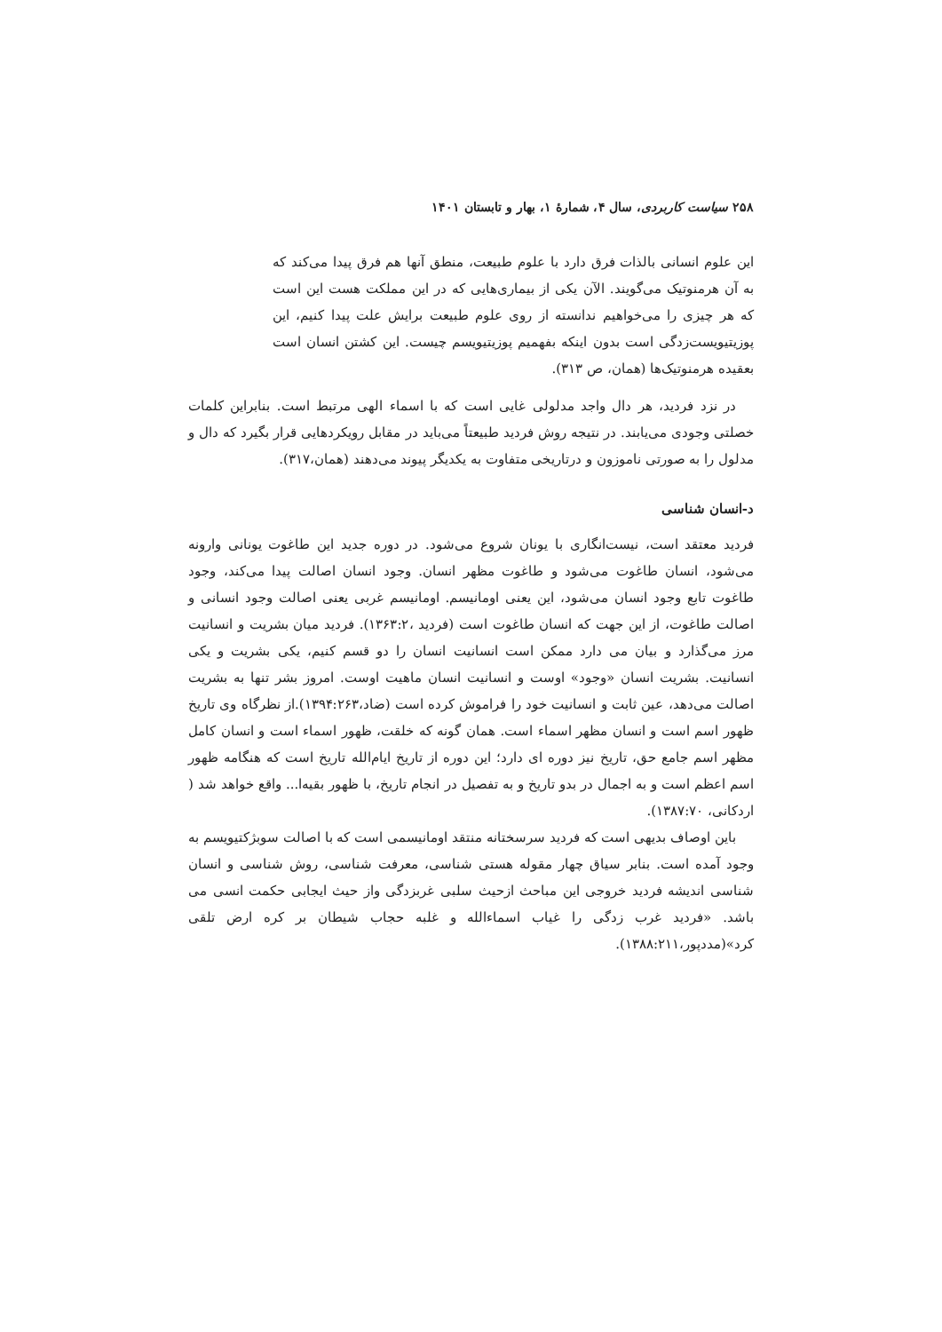۲۵۸ سیاست کاربردی، سال ۴، شمارهٔ ۱، بهار و تابستان ۱۴۰۱
این علوم انسانی بالذات فرق دارد با علوم طبیعت، منطق آنها هم فرق پیدا می‌کند که به آن هرمنوتیک می‌گویند. الآن یکی از بیماری‌هایی که در این مملکت هست این است که هر چیزی را می‌خواهیم ندانسته از روی علوم طبیعت برایش علت پیدا کنیم، این پوزیتیویست‌زدگی است بدون اینکه بفهمیم پوزیتیویسم چیست. این کشتن انسان است بعقیده هرمنوتیک‌ها (همان، ص ۳۱۳).
در نزد فردید، هر دال واجد مدلولی غایی است که با اسماء الهی مرتبط است. بنابراین کلمات خصلتی وجودی می‌یابند. در نتیجه روش فردید طبیعتاً می‌باید در مقابل رویکردهایی قرار بگیرد که دال و مدلول را به صورتی ناموزون و درتاریخی متفاوت به یکدیگر پیوند می‌دهند (همان،۳۱۷).
د-انسان شناسی
فردید معتقد است، نیست‌انگاری با یونان شروع می‌شود. در دوره جدید این طاغوت یونانی وارونه می‌شود، انسان طاغوت می‌شود و طاغوت مظهر انسان. وجود انسان اصالت پیدا می‌کند، وجود طاغوت تابع وجود انسان می‌شود، این یعنی اومانیسم. اومانیسم غربی یعنی اصالت وجود انسانی و اصالت طاغوت، از این جهت که انسان طاغوت است (فردید ،۱۳۶۳:۲). فردید میان بشریت و انسانیت مرز می‌گذارد و بیان می دارد ممکن است انسانیت انسان را دو قسم کنیم، یکی بشریت و یکی انسانیت. بشریت انسان «وجود» اوست و انسانیت انسان ماهیت اوست. امروز بشر تنها به بشریت اصالت می‌دهد، عین ثابت و انسانیت خود را فراموش کرده است (ضاد،۱۳۹۴:۲۶۳).از نظرگاه وی تاریخ ظهور اسم است و انسان مظهر اسماء است. همان گونه که خلقت، ظهور اسماء است و انسان کامل مظهر اسم جامع حق، تاریخ نیز دوره ای دارد؛ این دوره از تاریخ ایام‌الله تاریخ است که هنگامه ظهور اسم اعظم است و به اجمال در بدو تاریخ و به تفصیل در انجام تاریخ، با ظهور بقیه‌ا... واقع خواهد شد ( اردکانی، ۱۳۸۷:۷۰).
باین اوصاف بدیهی است که فردید سرسختانه منتقد اومانیسمی است که با اصالت سوبژکتیویسم به وجود آمده است. بنابر سیاق چهار مقوله هستی شناسی، معرفت شناسی، روش شناسی و انسان شناسی اندیشه فردید خروجی این مباحث ازحیث سلبی غربزدگی واز حیث ایجابی حکمت انسی می باشد. «فردید غرب زدگی را غیاب اسماءالله و غلبه حجاب شیطان بر کره ارض تلقی کرد»(مددپور،۱۳۸۸:۲۱۱).